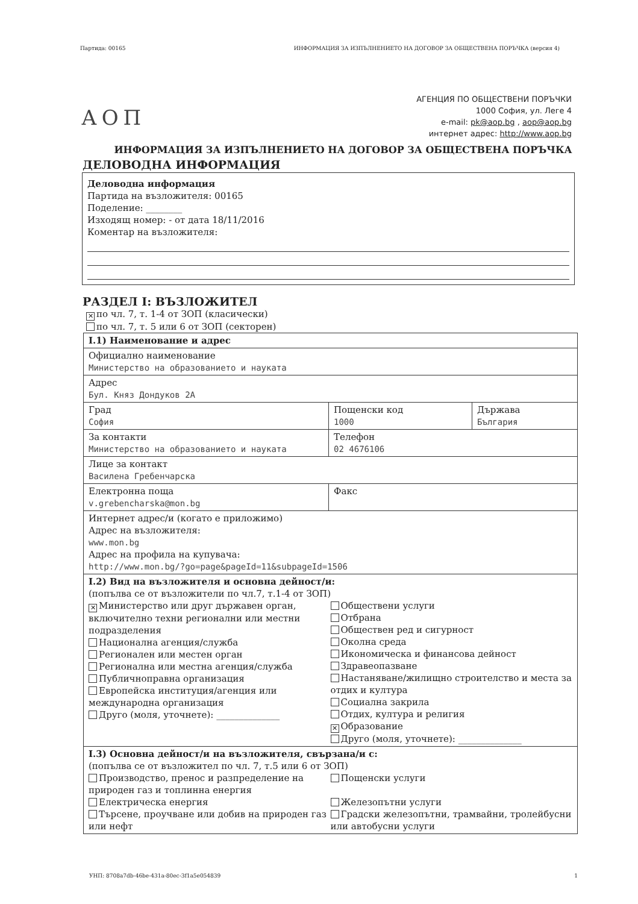Партида: 00165 ИНФОРМАЦИЯ ЗА ИЗПЪЛНЕНИЕТО НА ДОГОВОР ЗА ОБЩЕСТВЕНА ПОРЪЧКА (версия 4)
АОП
АГЕНЦИЯ ПО ОБЩЕСТВЕНИ ПОРЪЧКИ
1000 София, ул. Леге 4
e-mail: pk@aop.bg , aop@aop.bg
интернет адрес: http://www.aop.bg
ИНФОРМАЦИЯ ЗА ИЗПЪЛНЕНИЕТО НА ДОГОВОР ЗА ОБЩЕСТВЕНА ПОРЪЧКА
ДЕЛОВОДНА ИНФОРМАЦИЯ
Деловодна информация
Партида на възложителя: 00165
Поделение: ________
Изходящ номер: - от дата 18/11/2016
Коментар на възложителя:
РАЗДЕЛ I: ВЪЗЛОЖИТЕЛ
✕ по чл. 7, т. 1-4 от ЗОП (класически)
по чл. 7, т. 5 или 6 от ЗОП (секторен)
| I.1) Наименование и адрес | | |
| Официално наименование Министерство на образованието и науката | | |
| Адрес Бул. Княз Дондуков 2А | | |
| Град София | Пощенски код 1000 | Държава България |
| За контакти Министерство на образованието и науката | Телефон 02 4676106 | |
| Лице за контакт Василена Гребенчарска | | |
| Електронна поща v.grebencharska@mon.bg | Факс | |
| Интернет адрес/и (когато е приложимо) Адрес на възложителя: www.mon.bg Адрес на профила на купувача: http://www.mon.bg/?go=page&pageId=11&subpageId=1506 | | |
| I.2) Вид на възложителя и основна дейност/и: (попълва се от възложители по чл.7, т.1-4 от ЗОП) ✕ Министерство или друг държавен орган, включително техни регионални или местни подразделения Национална агенция/служба Регионален или местен орган Регионална или местна агенция/служба Публичноправна организация Европейска институция/агенция или международна организация Друго (моля, уточнете): ______________ Обществени услуги Отбрана Обществен ред и сигурност Околна среда Икономическа и финансова дейност Здравеопазване Настаняване/жилищно строителство и места за отдих и култура Социална закрила Отдих, култура и религия ✕ Образование Друго (моля, уточнете): ______________ | | |
| I.3) Основна дейност/и на възложителя, свързана/и с: (попълва се от възложител по чл. 7, т.5 или 6 от ЗОП) Производство, пренос и разпределение на природен газ и топлинна енергия Електрическа енергия Търсене, проучване или добив на природен газ или нефт Пощенски услуги Железопътни услуги Градски железопътни, трамвайни, тролейбусни или автобусни услуги | | |
УНП: 8708a7db-46be-431a-80ec-3f1a5e054839 1